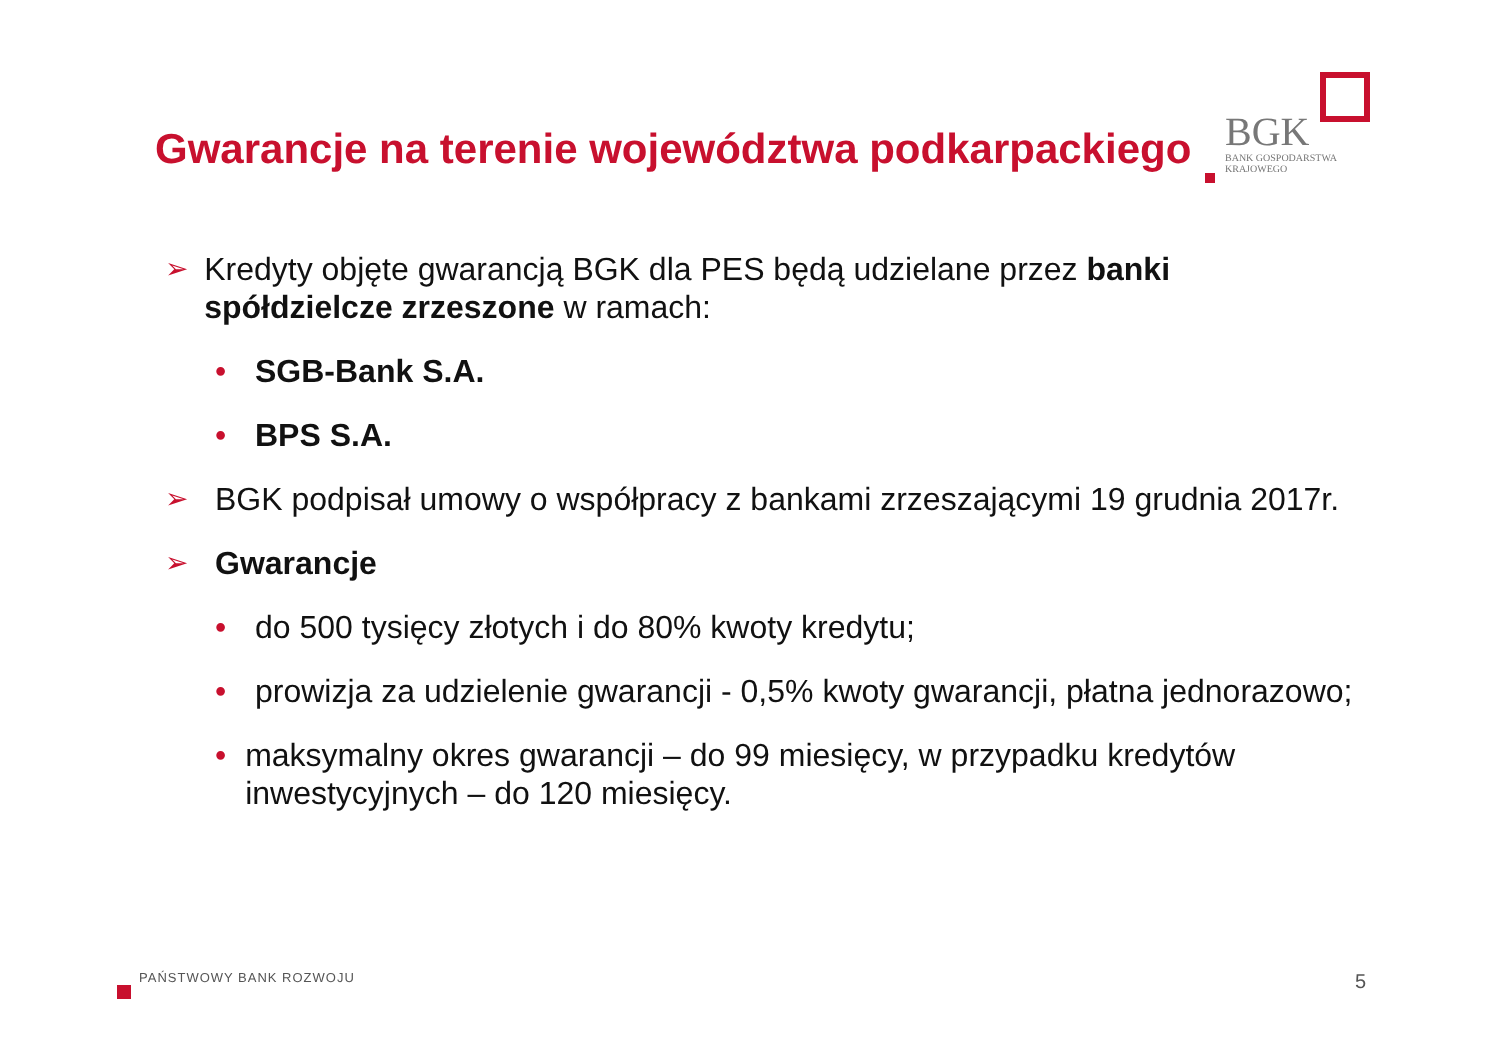Gwarancje na terenie województwa podkarpackiego
BGK
BANK GOSPODARSTWA
KRAJOWEGO
➢ Kredyty objęte gwarancją BGK dla PES będą udzielane przez banki spółdzielcze zrzeszone w ramach:
• SGB-Bank S.A.
• BPS S.A.
➢ BGK podpisał umowy o współpracy z bankami zrzeszającymi 19 grudnia 2017r.
➢ Gwarancje
• do 500 tysięcy złotych i do 80% kwoty kredytu;
• prowizja za udzielenie gwarancji - 0,5% kwoty gwarancji, płatna jednorazowo;
• maksymalny okres gwarancji – do 99 miesięcy, w przypadku kredytów inwestycyjnych – do 120 miesięcy.
PAŃSTWOWY BANK ROZWOJU 5